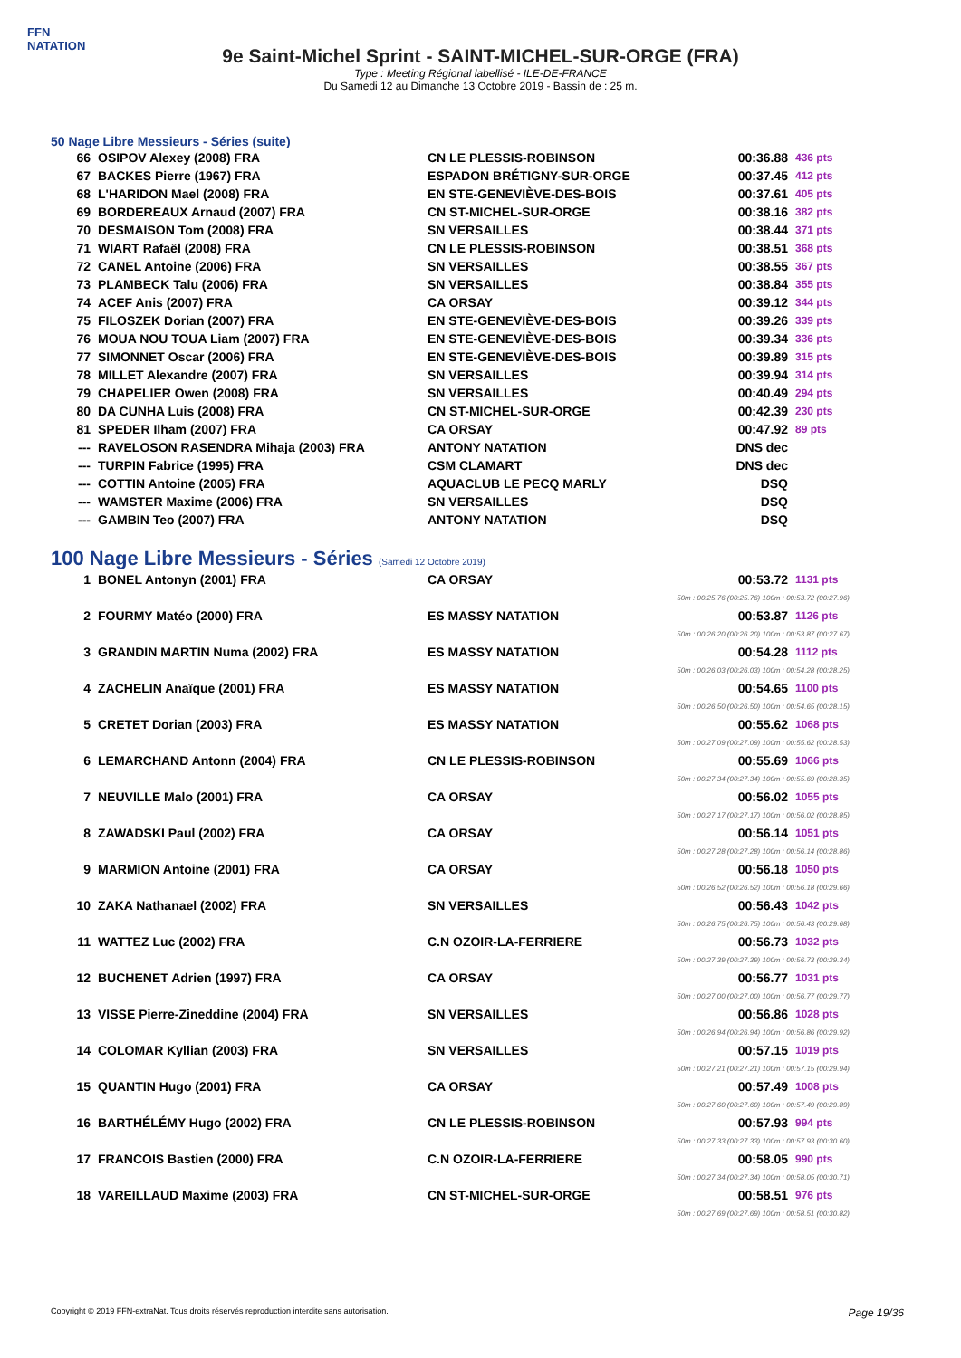FFN
NATATION
9e Saint-Michel Sprint - SAINT-MICHEL-SUR-ORGE (FRA)
Type : Meeting Régional labellisé - ILE-DE-FRANCE
Du Samedi 12 au Dimanche 13 Octobre 2019 - Bassin de : 25 m.
50 Nage Libre Messieurs - Séries (suite)
| 66 | OSIPOV Alexey (2008) FRA | CN LE PLESSIS-ROBINSON | 00:36.88 | 436 pts |
| 67 | BACKES Pierre (1967) FRA | ESPADON BRÉTIGNY-SUR-ORGE | 00:37.45 | 412 pts |
| 68 | L'HARIDON Mael (2008) FRA | EN STE-GENEVIÈVE-DES-BOIS | 00:37.61 | 405 pts |
| 69 | BORDEREAUX Arnaud (2007) FRA | CN ST-MICHEL-SUR-ORGE | 00:38.16 | 382 pts |
| 70 | DESMAISON Tom (2008) FRA | SN VERSAILLES | 00:38.44 | 371 pts |
| 71 | WIART Rafaël (2008) FRA | CN LE PLESSIS-ROBINSON | 00:38.51 | 368 pts |
| 72 | CANEL Antoine (2006) FRA | SN VERSAILLES | 00:38.55 | 367 pts |
| 73 | PLAMBECK Talu (2006) FRA | SN VERSAILLES | 00:38.84 | 355 pts |
| 74 | ACEF Anis (2007) FRA | CA ORSAY | 00:39.12 | 344 pts |
| 75 | FILOSZEK Dorian (2007) FRA | EN STE-GENEVIÈVE-DES-BOIS | 00:39.26 | 339 pts |
| 76 | MOUA NOU TOUA Liam (2007) FRA | EN STE-GENEVIÈVE-DES-BOIS | 00:39.34 | 336 pts |
| 77 | SIMONNET Oscar (2006) FRA | EN STE-GENEVIÈVE-DES-BOIS | 00:39.89 | 315 pts |
| 78 | MILLET Alexandre (2007) FRA | SN VERSAILLES | 00:39.94 | 314 pts |
| 79 | CHAPELIER Owen (2008) FRA | SN VERSAILLES | 00:40.49 | 294 pts |
| 80 | DA CUNHA Luis (2008) FRA | CN ST-MICHEL-SUR-ORGE | 00:42.39 | 230 pts |
| 81 | SPEDER Ilham (2007) FRA | CA ORSAY | 00:47.92 | 89 pts |
| --- | RAVELOSON RASENDRA Mihaja (2003) FRA | ANTONY NATATION | DNS dec | |
| --- | TURPIN Fabrice (1995) FRA | CSM CLAMART | DNS dec | |
| --- | COTTIN Antoine (2005) FRA | AQUACLUB LE PECQ MARLY | DSQ | |
| --- | WAMSTER Maxime (2006) FRA | SN VERSAILLES | DSQ | |
| --- | GAMBIN Teo (2007) FRA | ANTONY NATATION | DSQ | |
100 Nage Libre Messieurs - Séries (Samedi 12 Octobre 2019)
| 1 | BONEL Antonyn (2001) FRA | CA ORSAY | 00:53.72 | 1131 pts |
| 50m : 00:25.76 (00:25.76) 100m : 00:53.72 (00:27.96) | | | | |
| 2 | FOURMY Matéo (2000) FRA | ES MASSY NATATION | 00:53.87 | 1126 pts |
| 50m : 00:26.20 (00:26.20) 100m : 00:53.87 (00:27.67) | | | | |
| 3 | GRANDIN MARTIN Numa (2002) FRA | ES MASSY NATATION | 00:54.28 | 1112 pts |
| 50m : 00:26.03 (00:26.03) 100m : 00:54.28 (00:28.25) | | | | |
| 4 | ZACHELIN Anaïque (2001) FRA | ES MASSY NATATION | 00:54.65 | 1100 pts |
| 50m : 00:26.50 (00:26.50) 100m : 00:54.65 (00:28.15) | | | | |
| 5 | CRETET Dorian (2003) FRA | ES MASSY NATATION | 00:55.62 | 1068 pts |
| 50m : 00:27.09 (00:27.09) 100m : 00:55.62 (00:28.53) | | | | |
| 6 | LEMARCHAND Antonn (2004) FRA | CN LE PLESSIS-ROBINSON | 00:55.69 | 1066 pts |
| 50m : 00:27.34 (00:27.34) 100m : 00:55.69 (00:28.35) | | | | |
| 7 | NEUVILLE Malo (2001) FRA | CA ORSAY | 00:56.02 | 1055 pts |
| 50m : 00:27.17 (00:27.17) 100m : 00:56.02 (00:28.85) | | | | |
| 8 | ZAWADSKI Paul (2002) FRA | CA ORSAY | 00:56.14 | 1051 pts |
| 50m : 00:27.28 (00:27.28) 100m : 00:56.14 (00:28.86) | | | | |
| 9 | MARMION Antoine (2001) FRA | CA ORSAY | 00:56.18 | 1050 pts |
| 50m : 00:26.52 (00:26.52) 100m : 00:56.18 (00:29.66) | | | | |
| 10 | ZAKA Nathanael (2002) FRA | SN VERSAILLES | 00:56.43 | 1042 pts |
| 50m : 00:26.75 (00:26.75) 100m : 00:56.43 (00:29.68) | | | | |
| 11 | WATTEZ Luc (2002) FRA | C.N OZOIR-LA-FERRIERE | 00:56.73 | 1032 pts |
| 50m : 00:27.39 (00:27.39) 100m : 00:56.73 (00:29.34) | | | | |
| 12 | BUCHENET Adrien (1997) FRA | CA ORSAY | 00:56.77 | 1031 pts |
| 50m : 00:27.00 (00:27.00) 100m : 00:56.77 (00:29.77) | | | | |
| 13 | VISSE Pierre-Zineddine (2004) FRA | SN VERSAILLES | 00:56.86 | 1028 pts |
| 50m : 00:26.94 (00:26.94) 100m : 00:56.86 (00:29.92) | | | | |
| 14 | COLOMAR Kyllian (2003) FRA | SN VERSAILLES | 00:57.15 | 1019 pts |
| 50m : 00:27.21 (00:27.21) 100m : 00:57.15 (00:29.94) | | | | |
| 15 | QUANTIN Hugo (2001) FRA | CA ORSAY | 00:57.49 | 1008 pts |
| 50m : 00:27.60 (00:27.60) 100m : 00:57.49 (00:29.89) | | | | |
| 16 | BARTHÉLÉMY Hugo (2002) FRA | CN LE PLESSIS-ROBINSON | 00:57.93 | 994 pts |
| 50m : 00:27.33 (00:27.33) 100m : 00:57.93 (00:30.60) | | | | |
| 17 | FRANCOIS Bastien (2000) FRA | C.N OZOIR-LA-FERRIERE | 00:58.05 | 990 pts |
| 50m : 00:27.34 (00:27.34) 100m : 00:58.05 (00:30.71) | | | | |
| 18 | VAREILLAUD Maxime (2003) FRA | CN ST-MICHEL-SUR-ORGE | 00:58.51 | 976 pts |
| 50m : 00:27.69 (00:27.69) 100m : 00:58.51 (00:30.82) | | | | |
Copyright © 2019 FFN-extraNat. Tous droits réservés reproduction interdite sans autorisation. Page 19/36